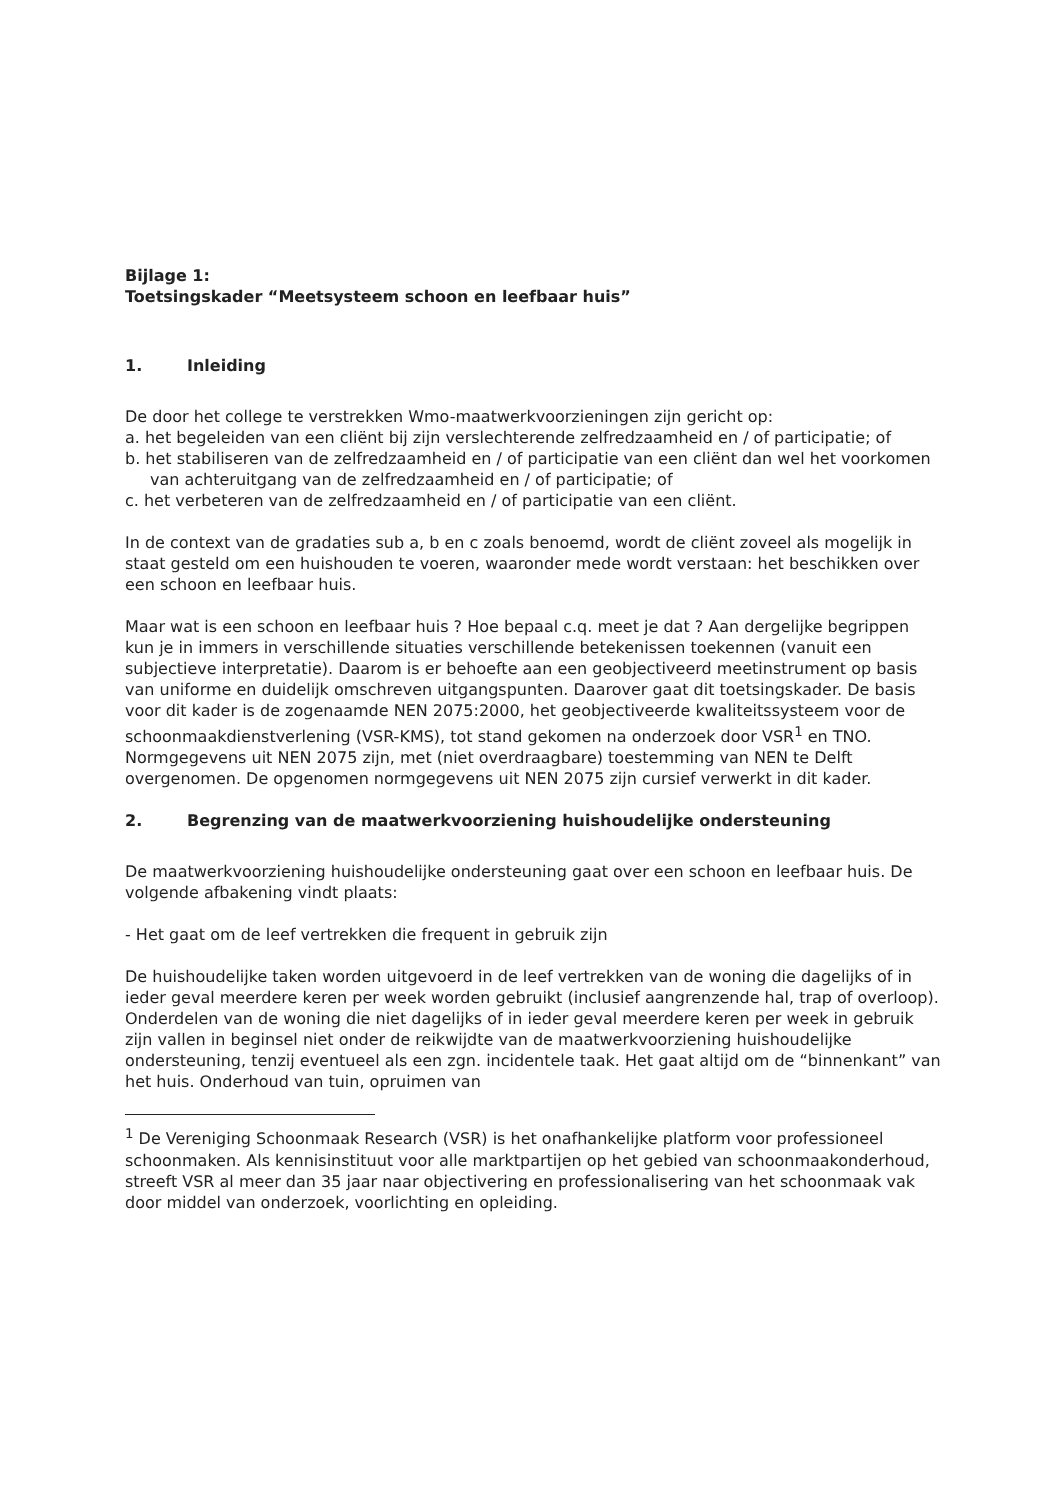Bijlage 1:
Toetsingskader “Meetsysteem schoon en leefbaar huis”
1. Inleiding
De door het college te verstrekken Wmo-maatwerkvoorzieningen zijn gericht op:
a. het begeleiden van een cliënt bij zijn verslechterende zelfredzaamheid en / of participatie; of
b. het stabiliseren van de zelfredzaamheid en / of participatie van een cliënt dan wel het voorkomen van achteruitgang van de zelfredzaamheid en / of participatie; of
c. het verbeteren van de zelfredzaamheid en / of participatie van een cliënt.
In de context van de gradaties sub a, b en c zoals benoemd, wordt de cliënt zoveel als mogelijk in staat gesteld om een huishouden te voeren, waaronder mede wordt verstaan: het beschikken over een schoon en leefbaar huis.
Maar wat is een schoon en leefbaar huis ? Hoe bepaal c.q. meet je dat ? Aan dergelijke begrippen kun je in immers in verschillende situaties verschillende betekenissen toekennen (vanuit een subjectieve interpretatie). Daarom is er behoefte aan een geobjectiveerd meetinstrument op basis van uniforme en duidelijk omschreven uitgangspunten. Daarover gaat dit toetsingskader. De basis voor dit kader is de zogenaamde NEN 2075:2000, het geobjectiveerde kwaliteitssysteem voor de schoonmaakdienstverlening (VSR-KMS), tot stand gekomen na onderzoek door VSR<sup>1</sup> en TNO. Normgegevens uit NEN 2075 zijn, met (niet overdraagbare) toestemming van NEN te Delft overgenomen. De opgenomen normgegevens uit NEN 2075 zijn cursief verwerkt in dit kader.
2. Begrenzing van de maatwerkvoorziening huishoudelijke ondersteuning
De maatwerkvoorziening huishoudelijke ondersteuning gaat over een schoon en leefbaar huis. De volgende afbakening vindt plaats:
- Het gaat om de leef vertrekken die frequent in gebruik zijn
De huishoudelijke taken worden uitgevoerd in de leef vertrekken van de woning die dagelijks of in ieder geval meerdere keren per week worden gebruikt (inclusief aangrenzende hal, trap of overloop). Onderdelen van de woning die niet dagelijks of in ieder geval meerdere keren per week in gebruik zijn vallen in beginsel niet onder de reikwijdte van de maatwerkvoorziening huishoudelijke ondersteuning, tenzij eventueel als een zgn. incidentele taak. Het gaat altijd om de “binnenkant” van het huis. Onderhoud van tuin, opruimen van
<sup>1</sup> De Vereniging Schoonmaak Research (VSR) is het onafhankelijke platform voor professioneel schoonmaken. Als kennisinstituut voor alle marktpartijen op het gebied van schoonmaakonderhoud, streeft VSR al meer dan 35 jaar naar objectivering en professionalisering van het schoonmaak vak door middel van onderzoek, voorlichting en opleiding.